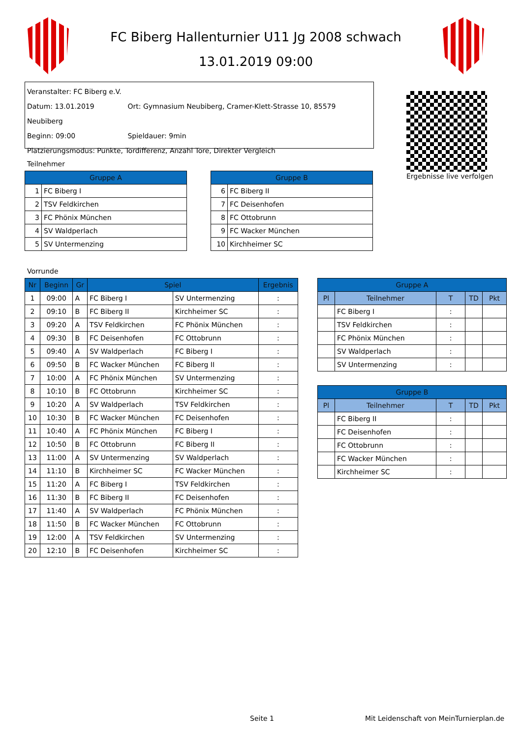FC Biberg Hallenturnier U11 Jg 2008 schwach
13.01.2019 09:00
Veranstalter: FC Biberg e.V.
Datum: 13.01.2019 Ort: Gymnasium Neubiberg, Cramer-Klett-Strasse 10, 85579 Neubiberg
Beginn: 09:00 Spieldauer: 9min
Platzierungsmodus: Punkte, Tordifferenz, Anzahl Tore, Direkter Vergleich
Ergebnisse live verfolgen
Teilnehmer
| Gruppe A | |
| --- | --- |
| 1 | FC Biberg I |
| 2 | TSV Feldkirchen |
| 3 | FC Phönix München |
| 4 | SV Waldperlach |
| 5 | SV Untermenzing |
| Gruppe B | |
| --- | --- |
| 6 | FC Biberg II |
| 7 | FC Deisenhofen |
| 8 | FC Ottobrunn |
| 9 | FC Wacker München |
| 10 | Kirchheimer SC |
Vorrunde
| Nr | Beginn | Gr | Spiel | | Ergebnis |
| --- | --- | --- | --- | --- | --- |
| 1 | 09:00 | A | FC Biberg I | SV Untermenzing | : |
| 2 | 09:10 | B | FC Biberg II | Kirchheimer SC | : |
| 3 | 09:20 | A | TSV Feldkirchen | FC Phönix München | : |
| 4 | 09:30 | B | FC Deisenhofen | FC Ottobrunn | : |
| 5 | 09:40 | A | SV Waldperlach | FC Biberg I | : |
| 6 | 09:50 | B | FC Wacker München | FC Biberg II | : |
| 7 | 10:00 | A | FC Phönix München | SV Untermenzing | : |
| 8 | 10:10 | B | FC Ottobrunn | Kirchheimer SC | : |
| 9 | 10:20 | A | SV Waldperlach | TSV Feldkirchen | : |
| 10 | 10:30 | B | FC Wacker München | FC Deisenhofen | : |
| 11 | 10:40 | A | FC Phönix München | FC Biberg I | : |
| 12 | 10:50 | B | FC Ottobrunn | FC Biberg II | : |
| 13 | 11:00 | A | SV Untermenzing | SV Waldperlach | : |
| 14 | 11:10 | B | Kirchheimer SC | FC Wacker München | : |
| 15 | 11:20 | A | FC Biberg I | TSV Feldkirchen | : |
| 16 | 11:30 | B | FC Biberg II | FC Deisenhofen | : |
| 17 | 11:40 | A | SV Waldperlach | FC Phönix München | : |
| 18 | 11:50 | B | FC Wacker München | FC Ottobrunn | : |
| 19 | 12:00 | A | TSV Feldkirchen | SV Untermenzing | : |
| 20 | 12:10 | B | FC Deisenhofen | Kirchheimer SC | : |
| Gruppe A | | | | |
| --- | --- | --- | --- | --- |
| Pl | Teilnehmer | T | TD | Pkt |
| | FC Biberg I | : | | |
| | TSV Feldkirchen | : | | |
| | FC Phönix München | : | | |
| | SV Waldperlach | : | | |
| | SV Untermenzing | : | | |
| Gruppe B | | | | |
| --- | --- | --- | --- | --- |
| Pl | Teilnehmer | T | TD | Pkt |
| | FC Biberg II | : | | |
| | FC Deisenhofen | : | | |
| | FC Ottobrunn | : | | |
| | FC Wacker München | : | | |
| | Kirchheimer SC | : | | |
Seite 1
Mit Leidenschaft von MeinTurnierplan.de